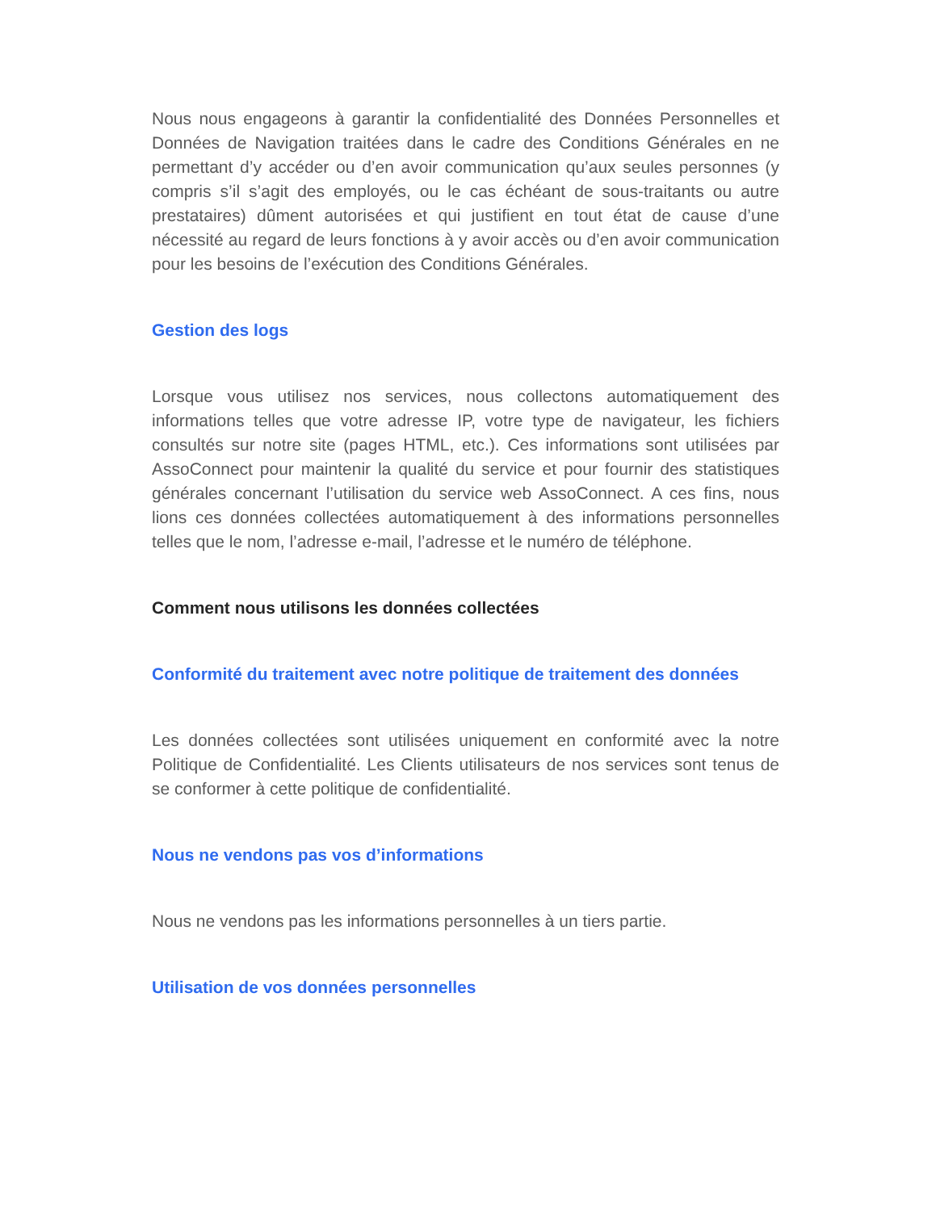Nous nous engageons à garantir la confidentialité des Données Personnelles et Données de Navigation traitées dans le cadre des Conditions Générales en ne permettant d’y accéder ou d’en avoir communication qu’aux seules personnes (y compris s’il s’agit des employés, ou le cas échéant de sous-traitants ou autre prestataires) dûment autorisées et qui justifient en tout état de cause d’une nécessité au regard de leurs fonctions à y avoir accès ou d’en avoir communication pour les besoins de l’exécution des Conditions Générales.
Gestion des logs
Lorsque vous utilisez nos services, nous collectons automatiquement des informations telles que votre adresse IP, votre type de navigateur, les fichiers consultés sur notre site (pages HTML, etc.). Ces informations sont utilisées par AssoConnect pour maintenir la qualité du service et pour fournir des statistiques générales concernant l’utilisation du service web AssoConnect. A ces fins, nous lions ces données collectées automatiquement à des informations personnelles telles que le nom, l’adresse e-mail, l’adresse et le numéro de téléphone.
Comment nous utilisons les données collectées
Conformité du traitement avec notre politique de traitement des données
Les données collectées sont utilisées uniquement en conformité avec la notre Politique de Confidentialité. Les Clients utilisateurs de nos services sont tenus de se conformer à cette politique de confidentialité.
Nous ne vendons pas vos d’informations
Nous ne vendons pas les informations personnelles à un tiers partie.
Utilisation de vos données personnelles